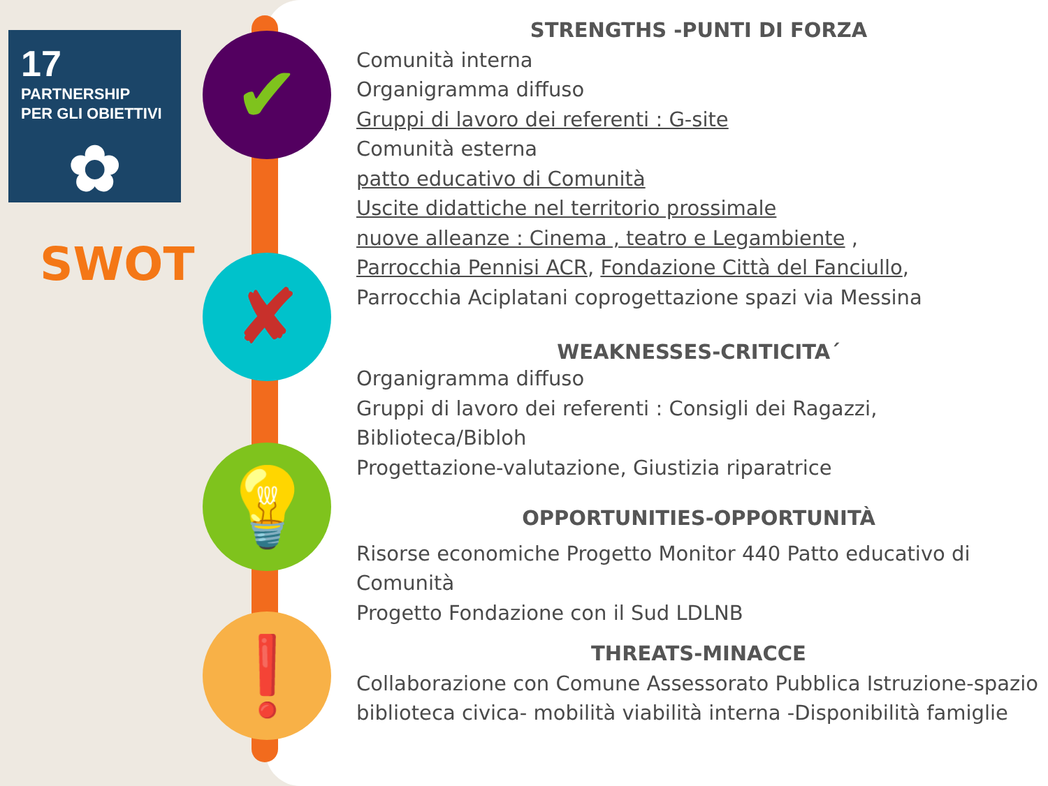✔
✘
💡
❗
17
PARTNERSHIP
PER GLI OBIETTIVI
✿
SWOT
STRENGTHS -PUNTI DI FORZA
Comunità interna
Organigramma diffuso
Gruppi di lavoro dei referenti : G-site
Comunità esterna
patto educativo di Comunità
Uscite didattiche nel territorio prossimale
nuove alleanze : Cinema , teatro e Legambiente ,
Parrocchia Pennisi ACR, Fondazione Città del Fanciullo,
Parrocchia Aciplatani coprogettazione spazi via Messina
WEAKNESSES-CRITICITA´
Organigramma diffuso
Gruppi di lavoro dei referenti : Consigli dei Ragazzi,
Biblioteca/Bibloh
Progettazione-valutazione, Giustizia riparatrice
OPPORTUNITIES-OPPORTUNITÀ
Risorse economiche Progetto Monitor 440 Patto educativo di Comunità
Progetto Fondazione con il Sud LDLNB
THREATS-MINACCE
Collaborazione con Comune Assessorato Pubblica Istruzione-spazio biblioteca civica- mobilità viabilità interna -Disponibilità famiglie